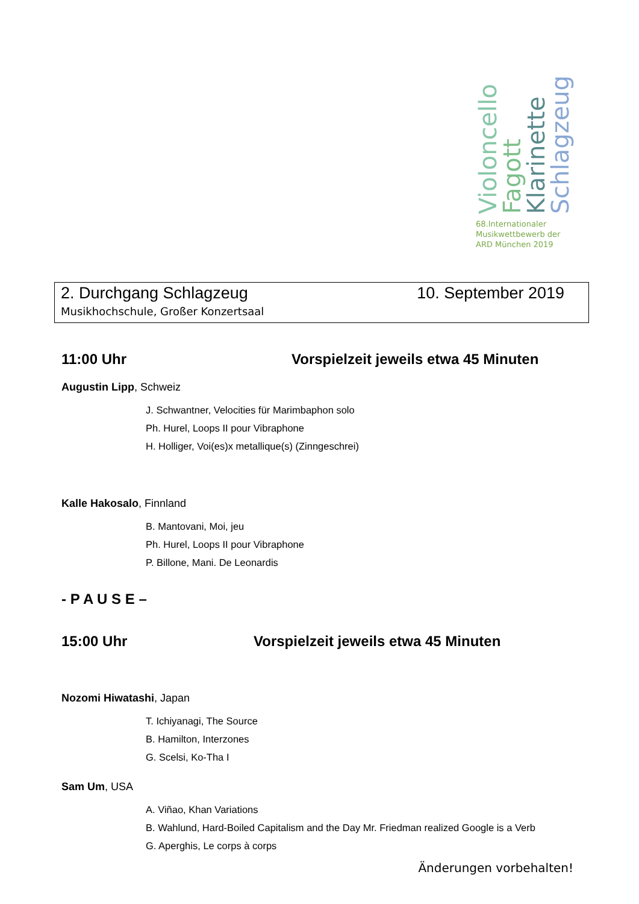Violoncello
Fagott
Klarinette
Schlagzeug
68.Internationaler
Musikwettbewerb der
ARD München 2019
2. Durchgang Schlagzeug 10. September 2019
Musikhochschule, Großer Konzertsaal
11:00 Uhr Vorspielzeit jeweils etwa 45 Minuten
Augustin Lipp, Schweiz
J. Schwantner, Velocities für Marimbaphon solo
Ph. Hurel, Loops II pour Vibraphone
H. Holliger, Voi(es)x metallique(s) (Zinngeschrei)
Kalle Hakosalo, Finnland
B. Mantovani, Moi, jeu
Ph. Hurel, Loops II pour Vibraphone
P. Billone, Mani. De Leonardis
- P A U S E –
15:00 Uhr Vorspielzeit jeweils etwa 45 Minuten
Nozomi Hiwatashi, Japan
T. Ichiyanagi, The Source
B. Hamilton, Interzones
G. Scelsi, Ko-Tha I
Sam Um, USA
A. Viñao, Khan Variations
B. Wahlund, Hard-Boiled Capitalism and the Day Mr. Friedman realized Google is a Verb
G. Aperghis, Le corps à corps
Änderungen vorbehalten!